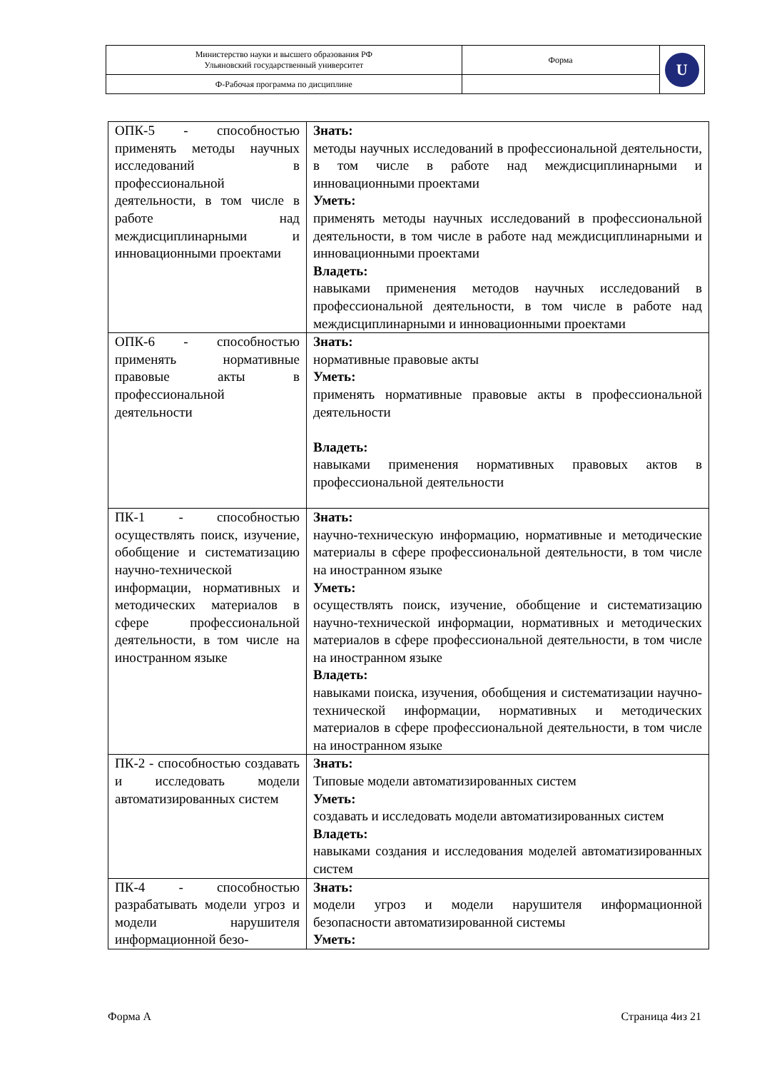| Министерство науки и высшего образования РФ Ульяновский государственный университет | Форма | U |
| Ф-Рабочая программа по дисциплине | | |
| ОПК-5 - способностью применять методы научных исследований в профессиональной деятельности, в том числе в работе над междисциплинарными и инновационными проектами | Знать: методы научных исследований в профессиональной деятельности, в том числе в работе над междисциплинарными и инновационными проектами Уметь: применять методы научных исследований в профессиональной деятельности, в том числе в работе над междисциплинарными и инновационными проектами Владеть: навыками применения методов научных исследований в профессиональной деятельности, в том числе в работе над междисциплинарными и инновационными проектами |
| ОПК-6 - способностью применять нормативные правовые акты в профессиональной деятельности | Знать: нормативные правовые акты Уметь: применять нормативные правовые акты в профессиональной деятельности Владеть: навыками применения нормативных правовых актов в профессиональной деятельности |
| ПК-1 - способностью осуществлять поиск, изучение, обобщение и систематизацию научно-технической информации, нормативных и методических материалов в сфере профессиональной деятельности, в том числе на иностранном языке | Знать: научно-техническую информацию, нормативные и методические материалы в сфере профессиональной деятельности, в том числе на иностранном языке Уметь: осуществлять поиск, изучение, обобщение и систематизацию научно-технической информации, нормативных и методических материалов в сфере профессиональной деятельности, в том числе на иностранном языке Владеть: навыками поиска, изучения, обобщения и систематизации научно-технической информации, нормативных и методических материалов в сфере профессиональной деятельности, в том числе на иностранном языке |
| ПК-2 - способностью создавать и исследовать модели автоматизированных систем | Знать: Типовые модели автоматизированных систем Уметь: создавать и исследовать модели автоматизированных систем Владеть: навыками создания и исследования моделей автоматизированных систем |
| ПК-4 - способностью разрабатывать модели угроз и модели нарушителя информационной безо- | Знать: модели угроз и модели нарушителя информационной безопасности автоматизированной системы Уметь: |
Форма А Страница 4из 21